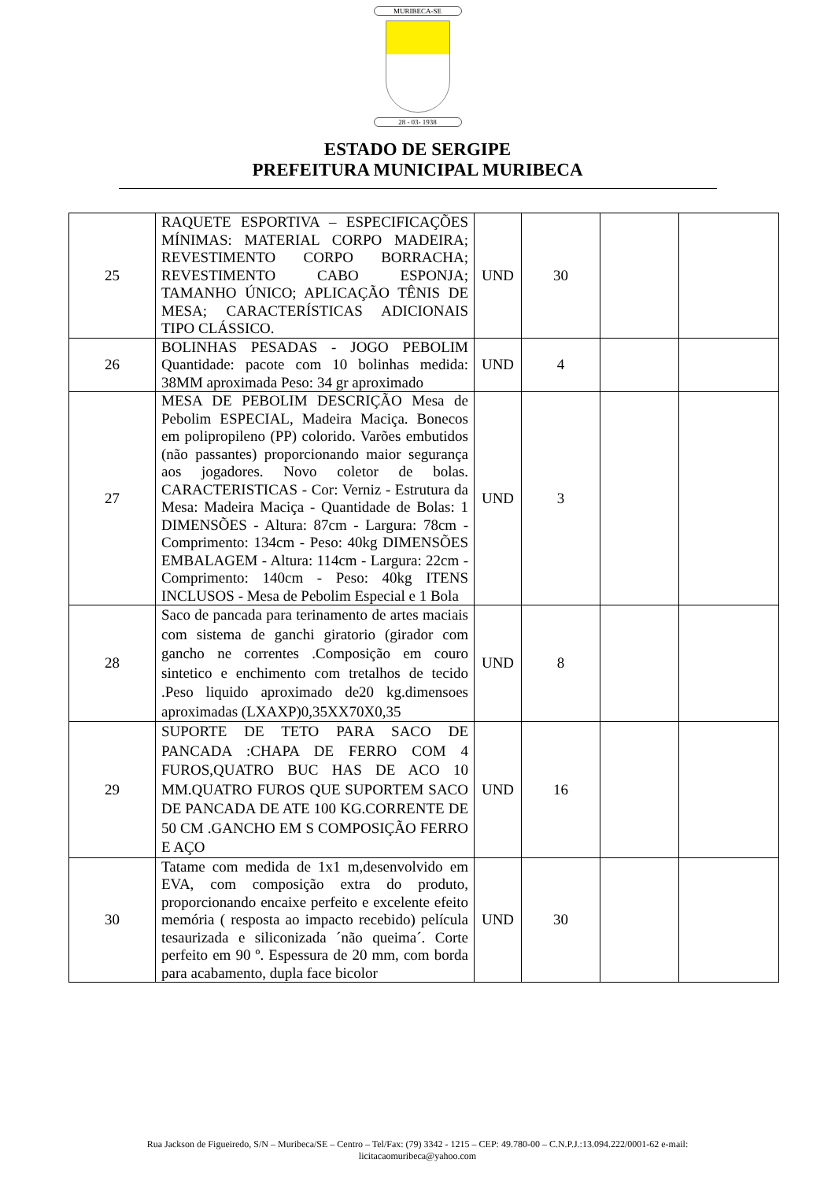MURIBECA-SE
28 - 03- 1938
ESTADO DE SERGIPE
PREFEITURA MUNICIPAL MURIBECA
| 25 | RAQUETE ESPORTIVA – ESPECIFICAÇÕES MÍNIMAS: MATERIAL CORPO MADEIRA; REVESTIMENTO CORPO BORRACHA; REVESTIMENTO CABO ESPONJA; TAMANHO ÚNICO; APLICAÇÃO TÊNIS DE MESA; CARACTERÍSTICAS ADICIONAIS TIPO CLÁSSICO. | UND | 30 | | |
| 26 | BOLINHAS PESADAS - JOGO PEBOLIM Quantidade: pacote com 10 bolinhas medida: 38MM aproximada Peso: 34 gr aproximado | UND | 4 | | |
| 27 | MESA DE PEBOLIM DESCRIÇÃO Mesa de Pebolim ESPECIAL, Madeira Maciça. Bonecos em polipropileno (PP) colorido. Varões embutidos (não passantes) proporcionando maior segurança aos jogadores. Novo coletor de bolas. CARACTERISTICAS - Cor: Verniz - Estrutura da Mesa: Madeira Maciça - Quantidade de Bolas: 1 DIMENSÕES - Altura: 87cm - Largura: 78cm - Comprimento: 134cm - Peso: 40kg DIMENSÕES EMBALAGEM - Altura: 114cm - Largura: 22cm - Comprimento: 140cm - Peso: 40kg ITENS INCLUSOS - Mesa de Pebolim Especial e 1 Bola | UND | 3 | | |
| 28 | Saco de pancada para terinamento de artes maciais com sistema de ganchi giratorio (girador com gancho ne correntes .Composição em couro sintetico e enchimento com tretalhos de tecido .Peso liquido aproximado de20 kg.dimensoes aproximadas (LXAXP)0,35XX70X0,35 | UND | 8 | | |
| 29 | SUPORTE DE TETO PARA SACO DE PANCADA :CHAPA DE FERRO COM 4 FUROS,QUATRO BUC HAS DE ACO 10 MM.QUATRO FUROS QUE SUPORTEM SACO DE PANCADA DE ATE 100 KG.CORRENTE DE 50 CM .GANCHO EM S COMPOSIÇÃO FERRO E AÇO | UND | 16 | | |
| 30 | Tatame com medida de 1x1 m,desenvolvido em EVA, com composição extra do produto, proporcionando encaixe perfeito e excelente efeito memória ( resposta ao impacto recebido) película tesaurizada e siliconizada ´não queima´. Corte perfeito em 90 º. Espessura de 20 mm, com borda para acabamento, dupla face bicolor | UND | 30 | | |
Rua Jackson de Figueiredo, S/N – Muribeca/SE – Centro – Tel/Fax: (79) 3342 - 1215 – CEP: 49.780-00 – C.N.P.J.:13.094.222/0001-62 e-mail:
licitacaomuribeca@yahoo.com